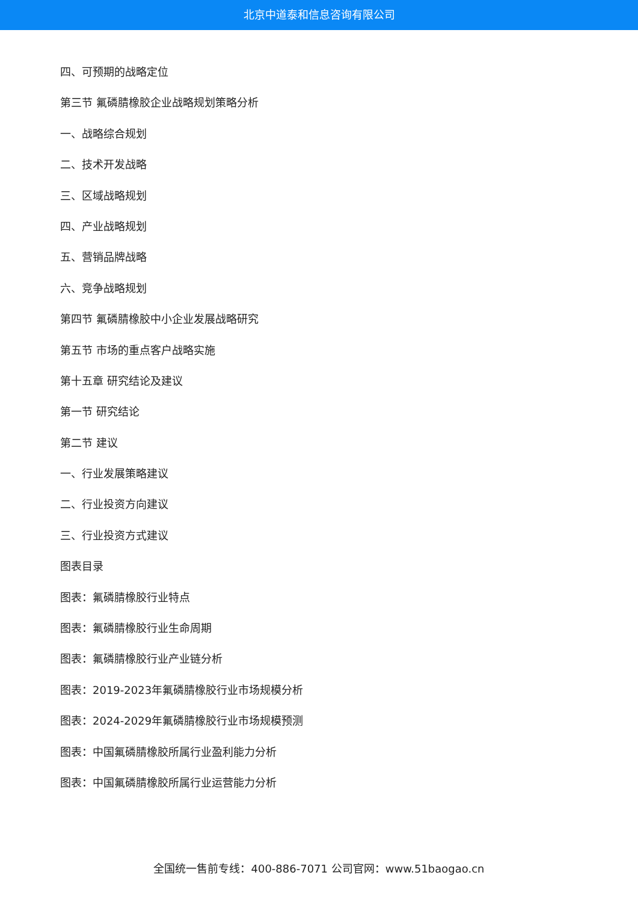北京中道泰和信息咨询有限公司
四、可预期的战略定位
第三节 氟磷腈橡胶企业战略规划策略分析
一、战略综合规划
二、技术开发战略
三、区域战略规划
四、产业战略规划
五、营销品牌战略
六、竞争战略规划
第四节 氟磷腈橡胶中小企业发展战略研究
第五节 市场的重点客户战略实施
第十五章 研究结论及建议
第一节 研究结论
第二节 建议
一、行业发展策略建议
二、行业投资方向建议
三、行业投资方式建议
图表目录
图表：氟磷腈橡胶行业特点
图表：氟磷腈橡胶行业生命周期
图表：氟磷腈橡胶行业产业链分析
图表：2019-2023年氟磷腈橡胶行业市场规模分析
图表：2024-2029年氟磷腈橡胶行业市场规模预测
图表：中国氟磷腈橡胶所属行业盈利能力分析
图表：中国氟磷腈橡胶所属行业运营能力分析
全国统一售前专线：400-886-7071 公司官网：www.51baogao.cn